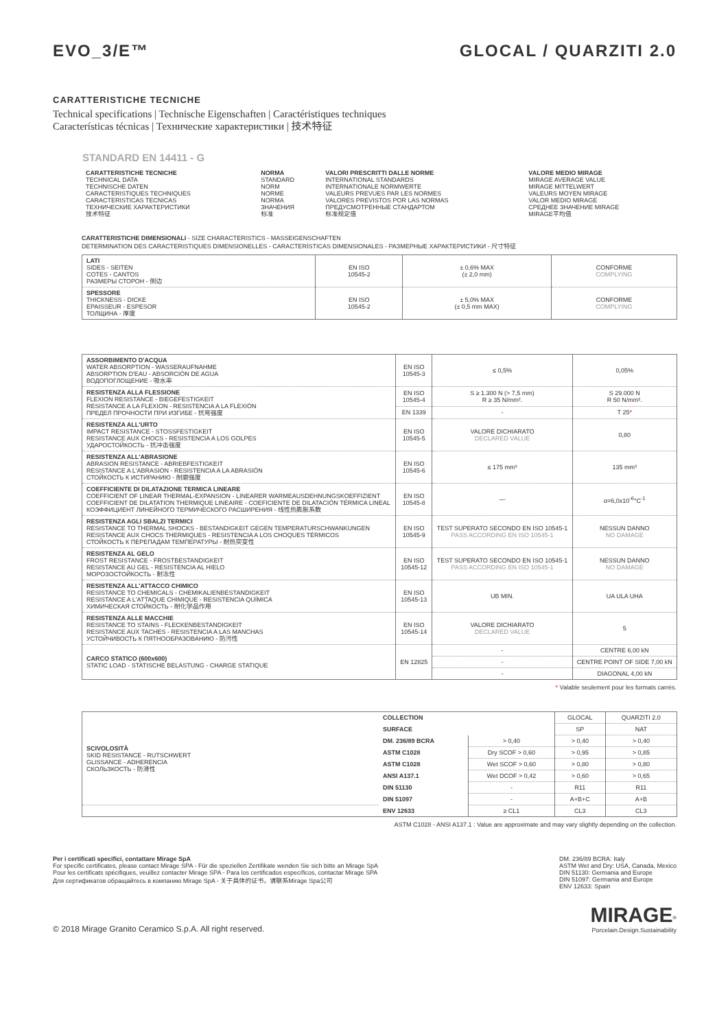EVO_3/E™ GLOCAL / QUARZITI 2.0
CARATTERISTICHE TECNICHE
Technical specifications | Technische Eigenschaften | Caractéristiques techniques
Características técnicas | Технические характеристики | 技术特征
STANDARD EN 14411 - G
| CARATTERISTICHE TECNICHE TECHNICAL DATA TECHNISCHE DATEN CARACTERISTIQUES TECHNIQUES CARACTERISTICAS TECNICAS ТЕХНИЧЕСКИЕ ХАРАКТЕРИСТИКИ 技术特征 | NORMA STANDARD NORM NORME NORMA ЗНАЧЕНИЯ 标准 | VALORI PRESCRITTI DALLE NORME INTERNATIONAL STANDARDS INTERNATIONALE NORMWERTE VALEURS PREVUES PAR LES NORMES VALORES PREVISTOS POR LAS NORMAS ПРЕДУСМОТРЕННЫЕ СТАНДАРТОМ 标准规定值 | VALORE MEDIO MIRAGE MIRAGE AVERAGE VALUE MIRAGE MITTELWERT VALEURS MOYEN MIRAGE VALOR MEDIO MIRAGE СРЕДНЕЕ ЗНАЧЕНИЕ MIRAGE MIRAGE平均值 |
CARATTERISTICHE DIMENSIONALI - SIZE CHARACTERISTICS - MASSEIGENSCHAFTEN
DETERMINATION DES CARACTERISTIQUES DIMENSIONELLES - CARACTERÍSTICAS DIMENSIONALES - РАЗМЕРНЫЕ ХАРАКТЕРИСТИКИ - 尺寸特征
| LATI SIDES - SEITEN COTES - CANTOS РАЗМЕРЫ СТОРОН - 侧边 | EN ISO 10545-2 | ± 0,6% MAX (± 2,0 mm) | CONFORME COMPLYING |
| SPESSORE THICKNESS - DICKE EPAISSEUR - ESPESOR ТОЛЩИНА - 厚度 | EN ISO 10545-2 | ± 5,0% MAX (± 0,5 mm MAX) | CONFORME COMPLYING |
| ASSORBIMENTO D'ACQUA WATER ABSORPTION - WASSERAUFNAHME ABSORPTION D'EAU - ABSORCIÓN DE AGUA ВОДОПОГЛОЩЕНИЕ - 吸水率 | EN ISO 10545-3 | ≤ 0,5% | 0,05% |
| RESISTENZA ALLA FLESSIONE FLEXION RESISTANCE - BIEGEFESTIGKEIT RESISTANCE A LA FLEXION - RESISTENCIA A LA FLEXIÓN ПРЕДЕЛ ПРОЧНОСТИ ПРИ ИЗГИБЕ - 抗弯强度 | EN ISO 10545-4 | S ≥ 1.300 N (> 7,5 mm) R ≥ 35 N/mm². | S 29.000 N R 50 N/mm². |
| | EN 1339 | - | T 25 * |
| RESISTENZA ALL'URTO IMPACT RESISTANCE - STOSSFESTIGKEIT RESISTANCE AUX CHOCS - RESISTENCIA A LOS GOLPES УДАРОСТОЙКОСТЬ - 抗冲击强度 | EN ISO 10545-5 | VALORE DICHIARATO DECLARED VALUE | 0,80 |
| RESISTENZA ALL'ABRASIONE ABRASION RESISTANCE - ABRIEBFESTIGKEIT RESISTANCE A L'ABRASION - RESISTENCIA A LA ABRASIÓN СТОЙКОСТЬ К ИСТИРАНИЮ - 耐磨强度 | EN ISO 10545-6 | ≤ 175 mm³ | 135 mm³ |
| COEFFICIENTE DI DILATAZIONE TERMICA LINEARE COEFFICIENT OF LINEAR THERMAL-EXPANSION - LINEARER WARMEAUSDEHNUNGSKOEFFIZIENT COEFFICIENT DE DILATATION THERMIQUE LINEAIRE - COEFICIENTE DE DILATACIÓN TÉRMICA LINEAL КОЭФФИЦИЕНТ ЛИНЕЙНОГО ТЕРМИЧЕСКОГО РАСШИРЕНИЯ - 线性热膨胀系数 | EN ISO 10545-8 | — | α=6,0x10<sup>-6</sup>°C<sup>-1</sup> |
| RESISTENZA AGLI SBALZI TERMICI RESISTANCE TO THERMAL SHOCKS - BESTANDIGKEIT GEGEN TEMPERATURSCHWANKUNGEN RESISTANCE AUX CHOCS THERMIQUES - RESISTENCIA A LOS CHOQUES TÉRMICOS СТОЙКОСТЬ К ПЕРЕПАДАМ ТЕМПЕРАТУРЫ - 耐热突变性 | EN ISO 10545-9 | TEST SUPERATO SECONDO EN ISO 10545-1 PASS ACCORDING EN ISO 10545-1 | NESSUN DANNO NO DAMAGE |
| RESISTENZA AL GELO FROST RESISTANCE - FROSTBESTANDIGKEIT RESISTANCE AU GEL - RESISTENCIA AL HIELO МОРОЗОСТОЙКОСТЬ - 耐冻性 | EN ISO 10545-12 | TEST SUPERATO SECONDO EN ISO 10545-1 PASS ACCORDING EN ISO 10545-1 | NESSUN DANNO NO DAMAGE |
| RESISTENZA ALL'ATTACCO CHIMICO RESISTANCE TO CHEMICALS - CHEMIKALIENBESTANDIGKEIT RESISTANCE A L'ATTAQUE CHIMIQUE - RESISTENCIA QUÍMICA ХИМИЧЕСКАЯ СТОЙКОСТЬ - 耐化学品作用 | EN ISO 10545-13 | UB MIN. | UA ULA UHA |
| RESISTENZA ALLE MACCHIE RESISTANCE TO STAINS - FLECKENBESTANDIGKEIT RESISTANCE AUX TACHES - RESISTENCIA A LAS MANCHAS УСТОЙЧИВОСТЬ К ПЯТНООБРАЗОВАНИЮ - 防污性 | EN ISO 10545-14 | VALORE DICHIARATO DECLARED VALUE | 5 |
| CARCO STATICO (600x600) STATIC LOAD - STATISCHE BELASTUNG - CHARGE STATIQUE | EN 12825 | - | CENTRE 6,00 kN |
| | | - | CENTRE POINT OF SIDE 7,00 kN |
| | | - | DIAGONAL 4,00 kN |
* Valable seulement pour les formats carrés.
| SCIVOLOSITÀ SKID RESISTANCE - RUTSCHWERT GLISSANCE - ADHERENCIA СКОЛЬЗКОСТЬ - 防滑性 | COLLECTION | | GLOCAL | QUARZITI 2.0 |
| | SURFACE | | SP | NAT |
| | DM. 236/89 BCRA | > 0,40 | > 0,40 | > 0,40 |
| | ASTM C1028 | Dry SCOF > 0,60 | > 0,95 | > 0,85 |
| | ASTM C1028 | Wet SCOF > 0,60 | > 0,80 | > 0,80 |
| | ANSI A137.1 | Wet DCOF > 0,42 | > 0,60 | > 0,65 |
| | DIN 51130 | - | R11 | R11 |
| | DIN 51097 | - | A+B+C | A+B |
| | ENV 12633 | ≥ CL1 | CL3 | CL3 |
ASTM C1028 - ANSI A137.1 : Value are approximate and may vary slightly depending on the collection.
Per i certificati specifici, contattare Mirage SpA
For specific certificates, please contact Mirage SPA - Für die speziellen Zertifikate wenden Sie sich bitte an Mirage SpA
Pour les certificats spécifiques, veuillez contacter Mirage SPA - Para los certificados específicos, contactar Mirage SPA
Для сертификатов обращайтесь в компанию Mirage SpA - 关于具体的证书，请联系Mirage Spa公司
DM. 236/89 BCRA: Italy
ASTM Wet and Dry: USA, Canada, Mexico
DIN 51130: Germania and Europe
DIN 51097: Germania and Europe
ENV 12633: Spain
© 2018 Mirage Granito Ceramico S.p.A. All right reserved. MIRAGE<sup>®</sup>
Porcelain.Design.Sustainability